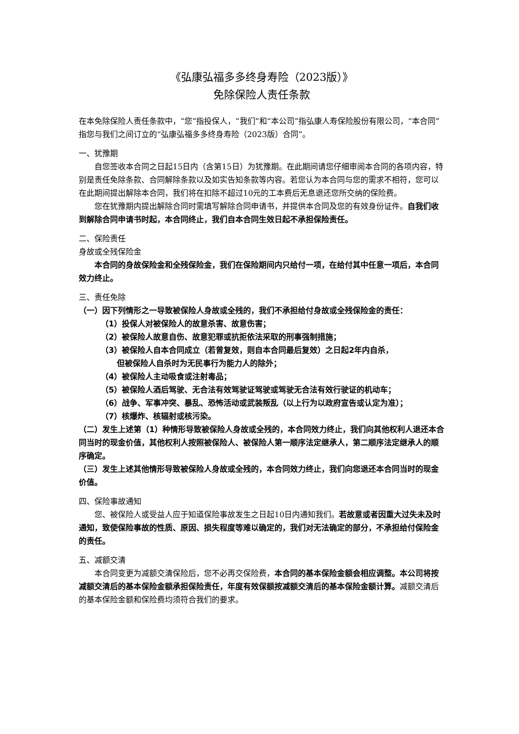《弘康弘福多多终身寿险（2023版）》
免除保险人责任条款
在本免除保险人责任条款中，“您”指投保人，“我们”和“本公司”指弘康人寿保险股份有限公司，“本合同”指您与我们之间订立的“弘康弘福多多终身寿险（2023版）合同”。
一、犹豫期
自您签收本合同之日起15日内（含第15日）为犹豫期。在此期间请您仔细审阅本合同的各项内容，特别是责任免除条款、合同解除条款以及如实告知条款等内容。若您认为本合同与您的需求不相符，您可以在此期间提出解除本合同，我们将在扣除不超过10元的工本费后无息退还您所交纳的保险费。
您在犹豫期内提出解除合同时需填写解除合同申请书，并提供本合同及您的有效身份证件。自我们收到解除合同申请书时起，本合同终止，我们自本合同生效日起不承担保险责任。
二、保险责任
身故或全残保险金
本合同的身故保险金和全残保险金，我们在保险期间内只给付一项，在给付其中任意一项后，本合同效力终止。
三、责任免除
（一）因下列情形之一导致被保险人身故或全残的，我们不承担给付身故或全残保险金的责任：
（1）投保人对被保险人的故意杀害、故意伤害；
（2）被保险人故意自伤、故意犯罪或抗拒依法采取的刑事强制措施；
（3）被保险人自本合同成立（若曾复效，则自本合同最后复效）之日起2年内自杀，
但被保险人自杀时为无民事行为能力人的除外；
（4）被保险人主动吸食或注射毒品；
（5）被保险人酒后驾驶、无合法有效驾驶证驾驶或驾驶无合法有效行驶证的机动车；
（6）战争、军事冲突、暴乱、恐怖活动或武装叛乱（以上行为以政府宣告或认定为准）；
（7）核爆炸、核辐射或核污染。
（二）发生上述第（1）种情形导致被保险人身故或全残的，本合同效力终止，我们向其他权利人退还本合同当时的现金价值，其他权利人按照被保险人、被保险人第一顺序法定继承人，第二顺序法定继承人的顺序确定。
（三）发生上述其他情形导致被保险人身故或全残的，本合同效力终止，我们向您退还本合同当时的现金价值。
四、保险事故通知
您、被保险人或受益人应于知道保险事故发生之日起10日内通知我们。若故意或者因重大过失未及时通知，致使保险事故的性质、原因、损失程度等难以确定的，我们对无法确定的部分，不承担给付保险金的责任。
五、减额交清
本合同变更为减额交清保险后，您不必再交保险费，本合同的基本保险金额会相应调整。本公司将按减额交清后的基本保险金额承担保险责任，年度有效保额按减额交清后的基本保险金额计算。减额交清后的基本保险金额和保险费均须符合我们的要求。